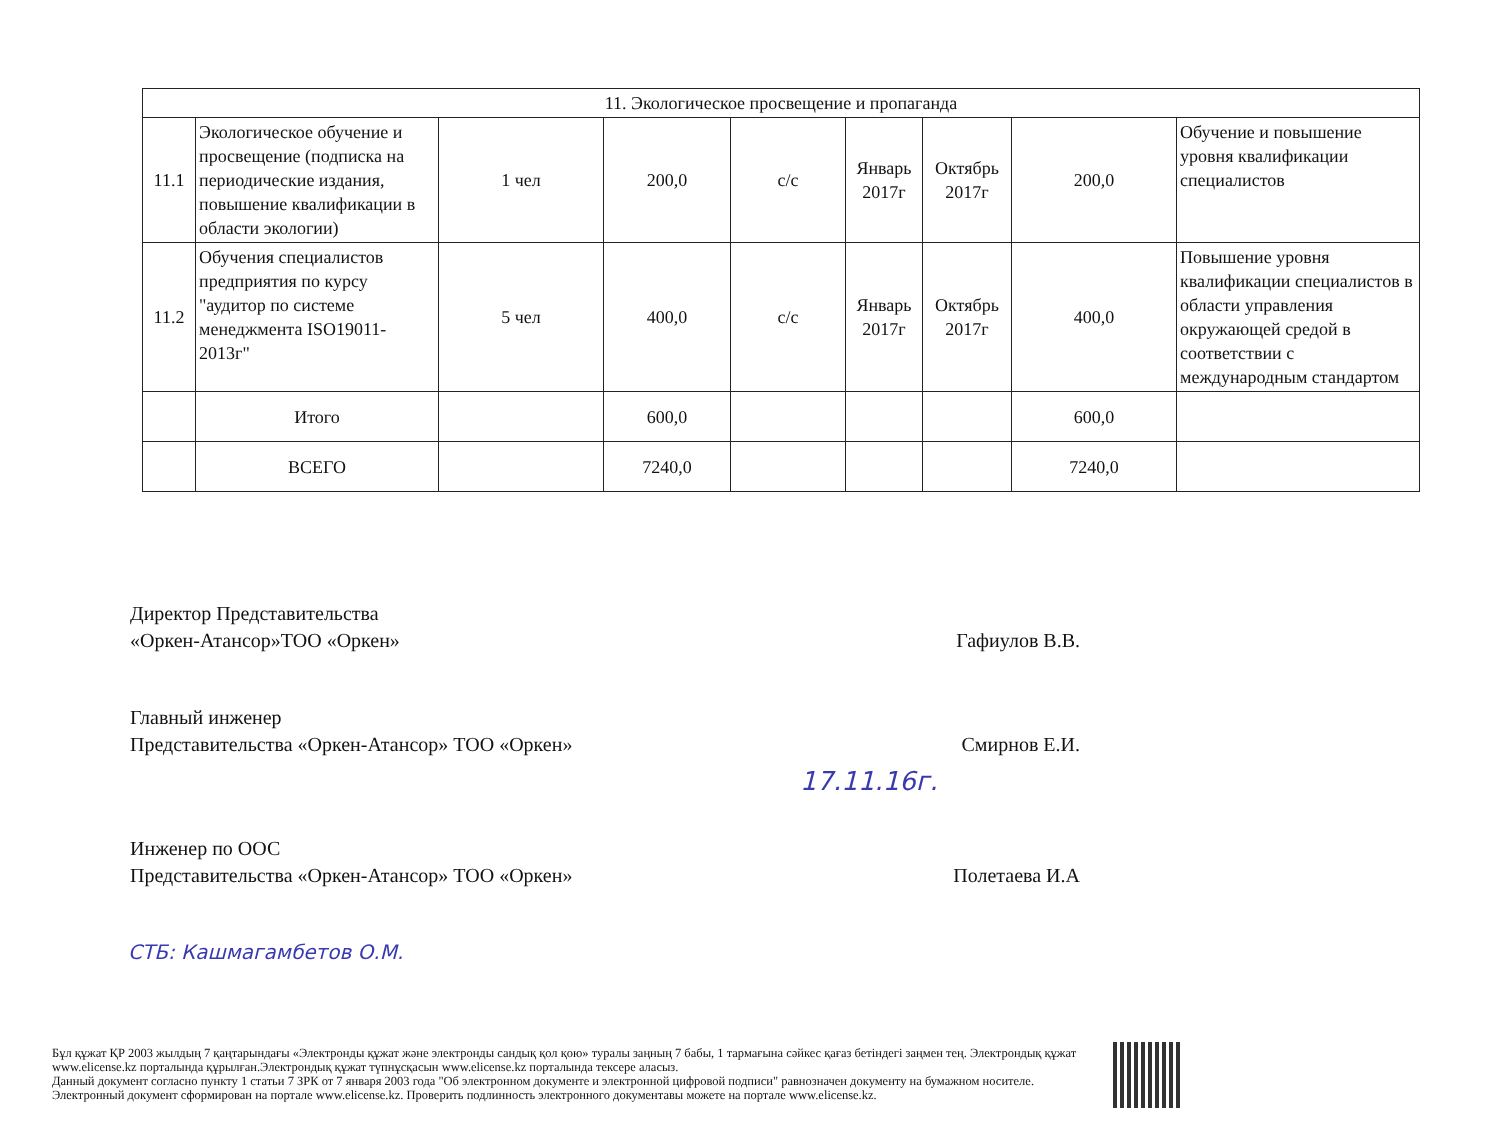| 11. Экологическое просвещение и пропаганда | | | | | | | | |
| 11.1 | Экологическое обучение и просвещение (подписка на периодические издания, повышение квалификации в области экологии) | 1 чел | 200,0 | с/с | Январь 2017г | Октябрь 2017г | 200,0 | Обучение и повышение уровня квалификации специалистов |
| 11.2 | Обучения специалистов предприятия по курсу "аудитор по системе менеджмента ISO19011-2013г" | 5 чел | 400,0 | с/с | Январь 2017г | Октябрь 2017г | 400,0 | Повышение уровня квалификации специалистов в области управления окружающей средой в соответствии с международным стандартом |
| | Итого | | 600,0 | | | | 600,0 | |
| | ВСЕГО | | 7240,0 | | | | 7240,0 | |
Директор Представительства
«Оркен-Атансор»ТОО «Оркен»
Гафиулов В.В.
Главный инженер
Представительства «Оркен-Атансор» ТОО «Оркен»
Смирнов Е.И.
17.11.16г.
Инженер по ООС
Представительства «Оркен-Атансор» ТОО «Оркен»
Полетаева И.А
СТБ: Кашмагамбетов О.М.
Бұл құжат ҚР 2003 жылдың 7 қаңтарындағы «Электронды құжат және электронды сандық қол қою» туралы заңның 7 бабы, 1 тармағына сәйкес қағаз бетіндегі заңмен тең. Электрондық құжат www.elicense.kz порталында құрылған.Электрондық құжат түпнұсқасын www.elicense.kz порталында тексере аласыз.
Данный документ согласно пункту 1 статьи 7 ЗРК от 7 января 2003 года "Об электронном документе и электронной цифровой подписи" равнозначен документу на бумажном носителе. Электронный документ сформирован на портале www.elicense.kz. Проверить подлинность электронного документавы можете на портале www.elicense.kz.